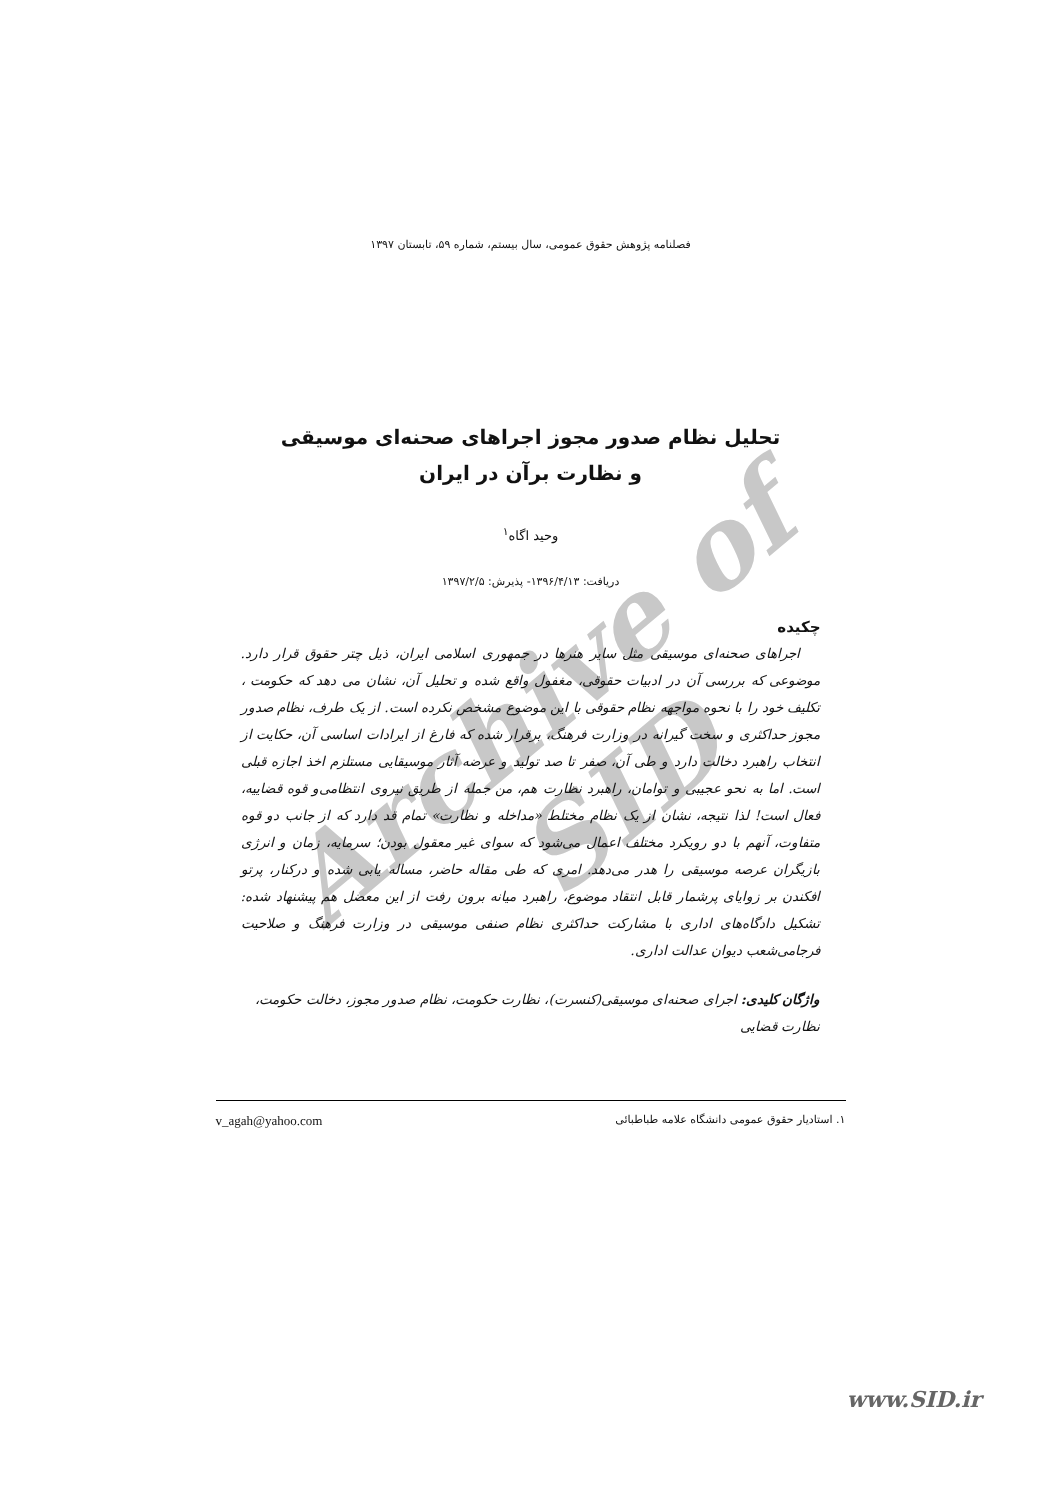Archive of SID
فصلنامه پژوهش حقوق عمومی، سال بیستم، شماره ۵۹، تابستان ۱۳۹۷
تحلیل نظام صدور مجوز اجراهای صحنه‌ای موسیقی
و نظارت برآن در ایران
وحید اگاه<sup>۱</sup>
دریافت: ۱۳۹۶/۴/۱۳- پذیرش: ۱۳۹۷/۲/۵
چکیده
اجراهای صحنه‌ای موسیقی مثل سایر هنرها در جمهوری اسلامی ایران، ذیل چتر حقوق قرار دارد. موضوعی که بررسی آن در ادبیات حقوقی، مغفول واقع شده و تحلیل آن، نشان می دهد که حکومت ، تکلیف خود را با نحوه مواجهه نظام حقوقی با این موضوع مشخص نکرده است. از یک طرف، نظام صدور مجوز حداکثری و سخت گیرانه در وزارت فرهنگ، برقرار شده که فارغ از ایرادات اساسی آن، حکایت از انتخاب راهبرد دخالت دارد و طی آن، صفر تا صد تولید و عرضه آثار موسیقایی مستلزم اخذ اجازه قبلی است. اما به نحو عجیبی و توامان، راهبرد نظارت هم، من جمله از طریق نیروی انتظامی‌و قوه قضاییه، فعال است! لذا نتیجه، نشان از یک نظام مختلط «مداخله و نظارت» تمام قد دارد که از جانب دو قوه متفاوت، آنهم با دو رویکرد مختلف اعمال می‌شود که سوای غیر معقول بودن؛ سرمایه، زمان و انرژی بازیگران عرصه موسیقی را هدر می‌دهد. امری که طی مقاله حاضر، مساله یابی شده و درکنار، پرتو افکندن بر زوایای پرشمار قابل انتقاد موضوع، راهبرد میانه برون رفت از این معضل هم پیشنهاد شده: تشکیل دادگاه‌های اداری با مشارکت حداکثری نظام صنفی موسیقی در وزارت فرهنگ و صلاحیت فرجامی‌شعب دیوان عدالت اداری.
واژگان کلیدی: اجرای صحنه‌ای موسیقی(کنسرت)، نظارت حکومت، نظام صدور مجوز، دخالت حکومت، نظارت قضایی
۱. استادیار حقوق عمومی دانشگاه علامه طباطبائی v_agah@yahoo.com
www.SID.ir